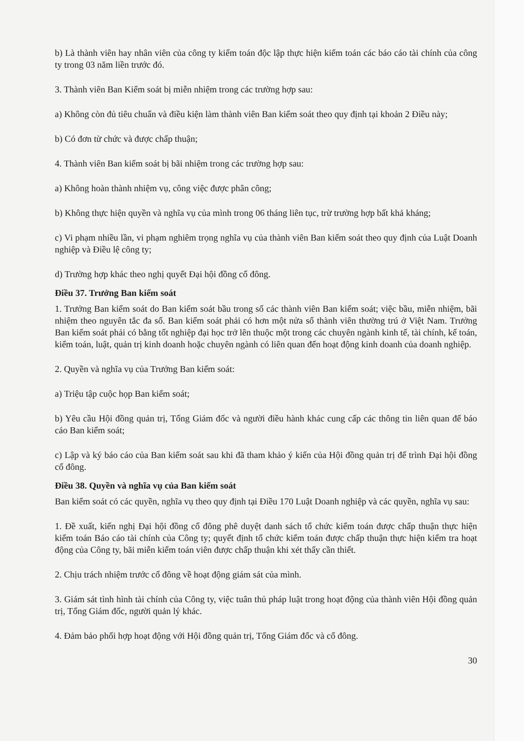b) Là thành viên hay nhân viên của công ty kiểm toán độc lập thực hiện kiểm toán các báo cáo tài chính của công ty trong 03 năm liền trước đó.
3. Thành viên Ban Kiểm soát bị miễn nhiệm trong các trường hợp sau:
a) Không còn đủ tiêu chuẩn và điều kiện làm thành viên Ban kiểm soát theo quy định tại khoản 2 Điều này;
b) Có đơn từ chức và được chấp thuận;
4. Thành viên Ban kiểm soát bị bãi nhiệm trong các trường hợp sau:
a) Không hoàn thành nhiệm vụ, công việc được phân công;
b) Không thực hiện quyền và nghĩa vụ của mình trong 06 tháng liên tục, trừ trường hợp bất khả kháng;
c) Vi phạm nhiều lần, vi phạm nghiêm trọng nghĩa vụ của thành viên Ban kiểm soát theo quy định của Luật Doanh nghiệp và Điều lệ công ty;
d) Trường hợp khác theo nghị quyết Đại hội đồng cổ đông.
Điều 37. Trưởng Ban kiểm soát
1. Trưởng Ban kiểm soát do Ban kiểm soát bầu trong số các thành viên Ban kiểm soát; việc bầu, miễn nhiệm, bãi nhiệm theo nguyên tắc đa số. Ban kiểm soát phải có hơn một nửa số thành viên thường trú ở Việt Nam. Trưởng Ban kiểm soát phải có bằng tốt nghiệp đại học trở lên thuộc một trong các chuyên ngành kinh tế, tài chính, kế toán, kiểm toán, luật, quản trị kinh doanh hoặc chuyên ngành có liên quan đến hoạt động kinh doanh của doanh nghiệp.
2. Quyền và nghĩa vụ của Trưởng Ban kiểm soát:
a) Triệu tập cuộc họp Ban kiểm soát;
b) Yêu cầu Hội đồng quản trị, Tổng Giám đốc và người điều hành khác cung cấp các thông tin liên quan để báo cáo Ban kiểm soát;
c) Lập và ký báo cáo của Ban kiểm soát sau khi đã tham khảo ý kiến của Hội đồng quản trị để trình Đại hội đồng cổ đông.
Điều 38. Quyền và nghĩa vụ của Ban kiểm soát
Ban kiểm soát có các quyền, nghĩa vụ theo quy định tại Điều 170 Luật Doanh nghiệp và các quyền, nghĩa vụ sau:
1. Đề xuất, kiến nghị Đại hội đồng cổ đông phê duyệt danh sách tổ chức kiểm toán được chấp thuận thực hiện kiểm toán Báo cáo tài chính của Công ty; quyết định tổ chức kiểm toán được chấp thuận thực hiện kiểm tra hoạt động của Công ty, bãi miễn kiểm toán viên được chấp thuận khi xét thấy cần thiết.
2. Chịu trách nhiệm trước cổ đông về hoạt động giám sát của mình.
3. Giám sát tình hình tài chính của Công ty, việc tuân thủ pháp luật trong hoạt động của thành viên Hội đồng quản trị, Tổng Giám đốc, người quản lý khác.
4. Đảm bảo phối hợp hoạt động với Hội đồng quản trị, Tổng Giám đốc và cổ đông.
30